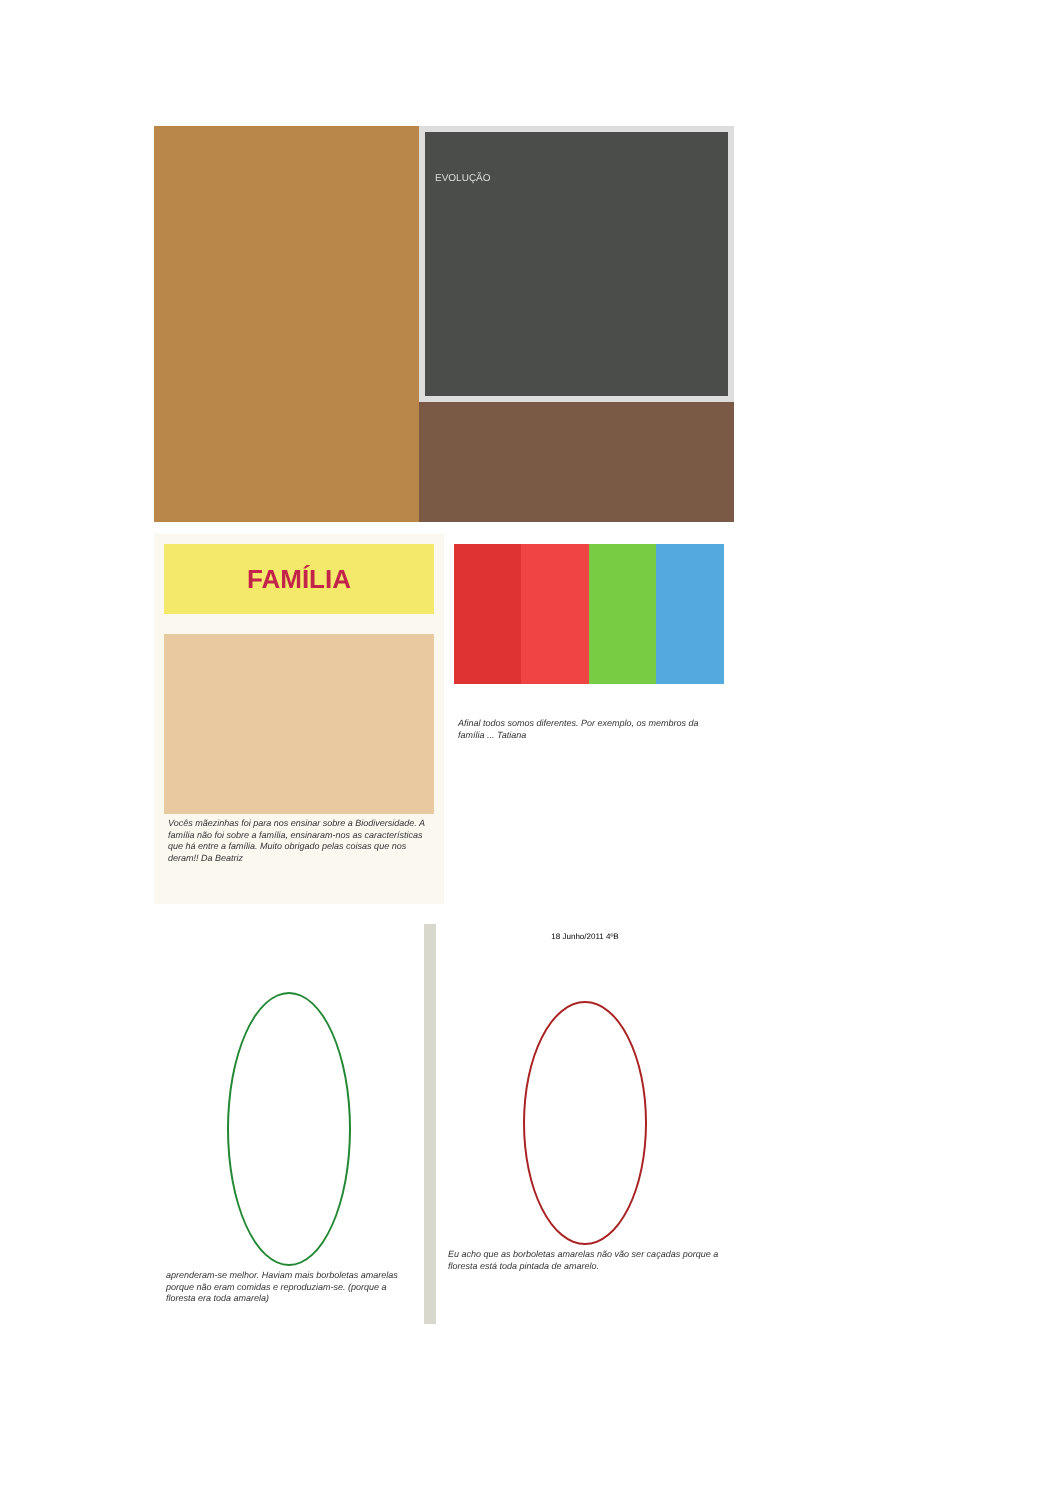EVOLUÇÃO
FAMÍLIA
Vocês mãezinhas foi para nos ensinar sobre a Biodiversidade. A família não foi sobre a família, ensinaram-nos as características que há entre a família. Muito obrigado pelas coisas que nos deram!! Da Beatriz
Afinal todos somos diferentes. Por exemplo, os membros da família ... Tatiana
aprenderam-se melhor. Haviam mais borboletas amarelas porque não eram comidas e reproduziam-se. (porque a floresta era toda amarela)
18 Junho/2011 4ºB
Eu acho que as borboletas amarelas não vão ser caçadas porque a floresta está toda pintada de amarelo.